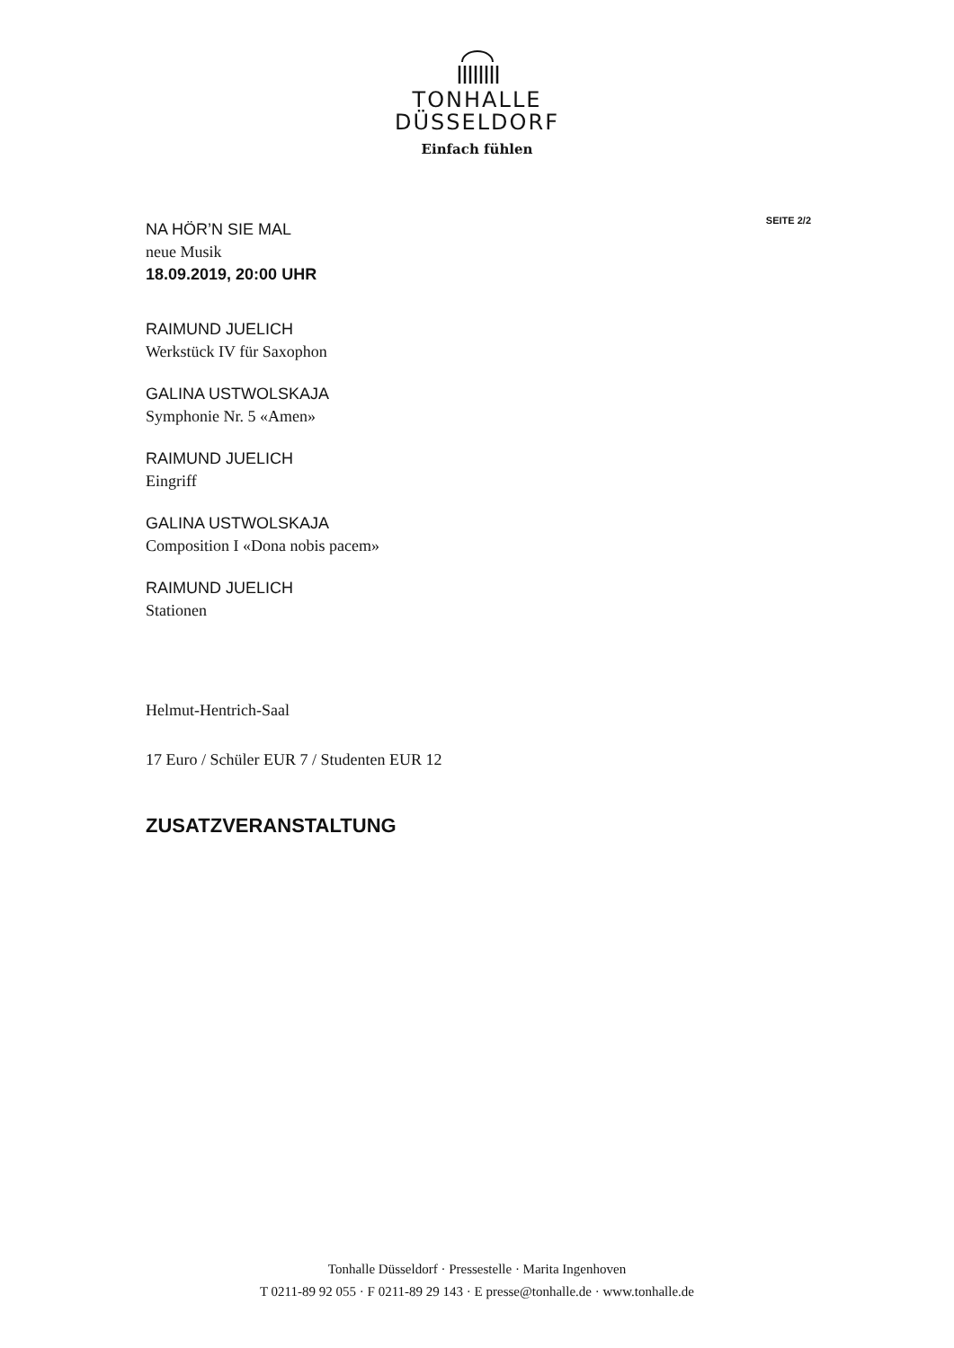TONHALLE
DÜSSELDORF
Einfach fühlen
SEITE 2/2
NA HÖR’N SIE MAL
neue Musik
18.09.2019, 20:00 UHR
RAIMUND JUELICH
Werkstück IV für Saxophon
GALINA USTWOLSKAJA
Symphonie Nr. 5 «Amen»
RAIMUND JUELICH
Eingriff
GALINA USTWOLSKAJA
Composition I «Dona nobis pacem»
RAIMUND JUELICH
Stationen
Helmut-Hentrich-Saal
17 Euro / Schüler EUR 7 / Studenten EUR 12
ZUSATZVERANSTALTUNG
Tonhalle Düsseldorf · Pressestelle · Marita Ingenhoven
T 0211-89 92 055 · F 0211-89 29 143 · E presse@tonhalle.de · www.tonhalle.de